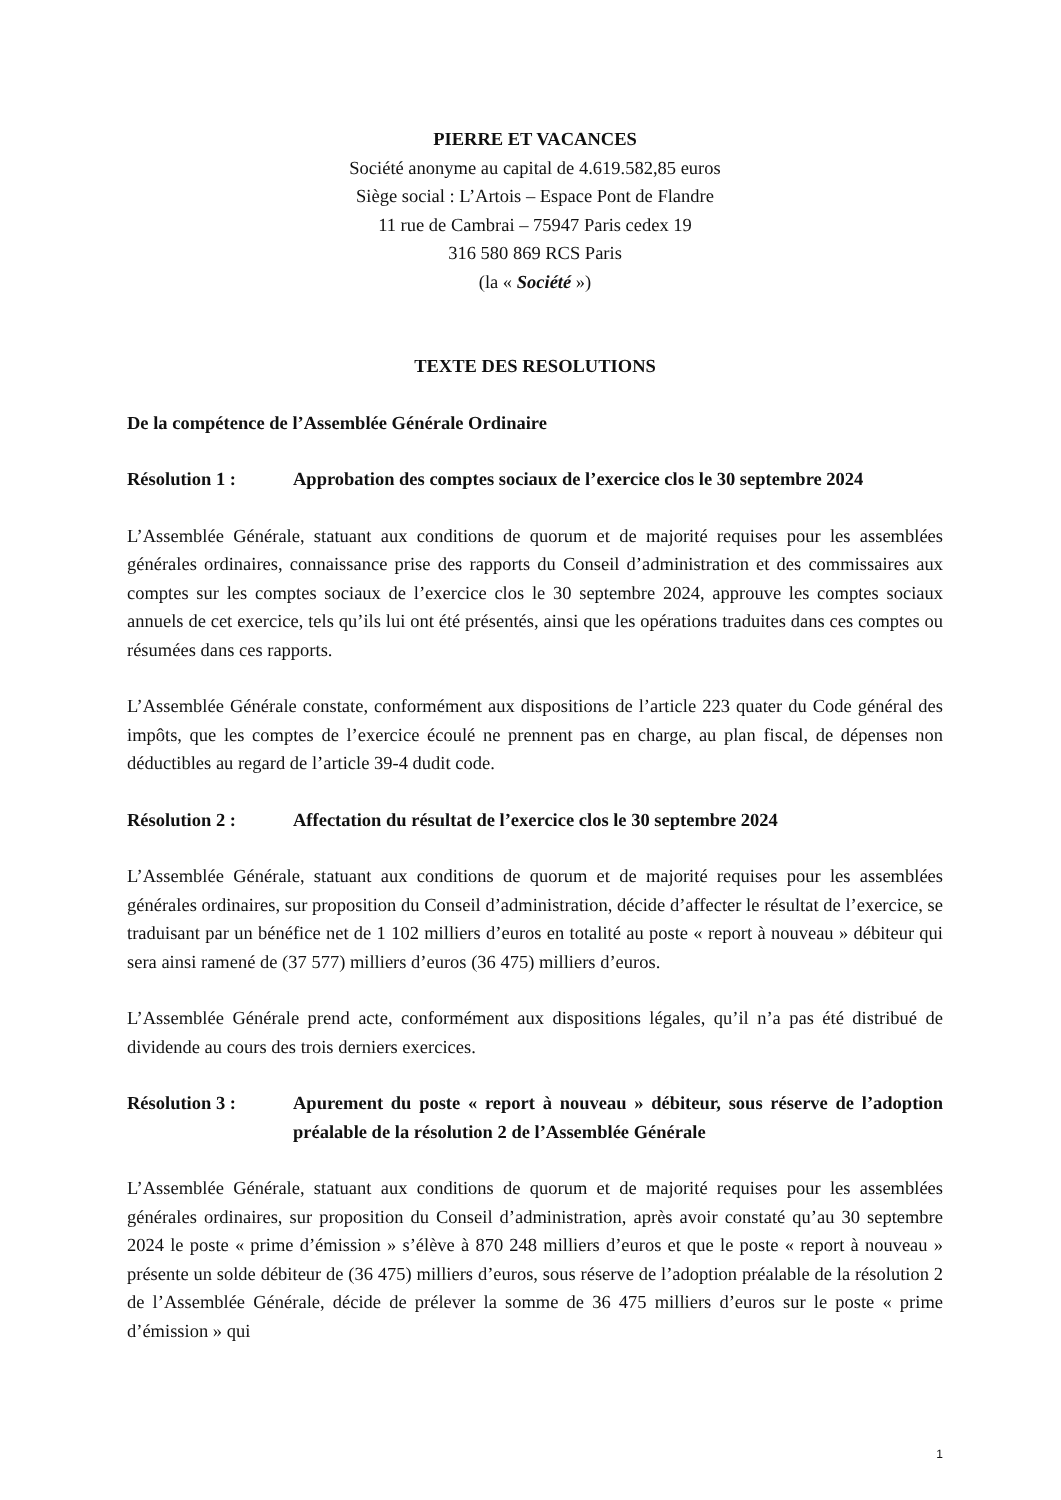PIERRE ET VACANCES
Société anonyme au capital de 4.619.582,85 euros
Siège social : L’Artois – Espace Pont de Flandre
11 rue de Cambrai – 75947 Paris cedex 19
316 580 869 RCS Paris
(la « Société »)
TEXTE DES RESOLUTIONS
De la compétence de l’Assemblée Générale Ordinaire
Résolution 1 : Approbation des comptes sociaux de l’exercice clos le 30 septembre 2024
L’Assemblée Générale, statuant aux conditions de quorum et de majorité requises pour les assemblées générales ordinaires, connaissance prise des rapports du Conseil d’administration et des commissaires aux comptes sur les comptes sociaux de l’exercice clos le 30 septembre 2024, approuve les comptes sociaux annuels de cet exercice, tels qu’ils lui ont été présentés, ainsi que les opérations traduites dans ces comptes ou résumées dans ces rapports.
L’Assemblée Générale constate, conformément aux dispositions de l’article 223 quater du Code général des impôts, que les comptes de l’exercice écoulé ne prennent pas en charge, au plan fiscal, de dépenses non déductibles au regard de l’article 39-4 dudit code.
Résolution 2 : Affectation du résultat de l’exercice clos le 30 septembre 2024
L’Assemblée Générale, statuant aux conditions de quorum et de majorité requises pour les assemblées générales ordinaires, sur proposition du Conseil d’administration, décide d’affecter le résultat de l’exercice, se traduisant par un bénéfice net de 1 102 milliers d’euros en totalité au poste « report à nouveau » débiteur qui sera ainsi ramené de (37 577) milliers d’euros (36 475) milliers d’euros.
L’Assemblée Générale prend acte, conformément aux dispositions légales, qu’il n’a pas été distribué de dividende au cours des trois derniers exercices.
Résolution 3 : Apurement du poste « report à nouveau » débiteur, sous réserve de l’adoption préalable de la résolution 2 de l’Assemblée Générale
L’Assemblée Générale, statuant aux conditions de quorum et de majorité requises pour les assemblées générales ordinaires, sur proposition du Conseil d’administration, après avoir constaté qu’au 30 septembre 2024 le poste « prime d’émission » s’élève à 870 248 milliers d’euros et que le poste « report à nouveau » présente un solde débiteur de (36 475) milliers d’euros, sous réserve de l’adoption préalable de la résolution 2 de l’Assemblée Générale, décide de prélever la somme de 36 475 milliers d’euros sur le poste « prime d’émission » qui
1